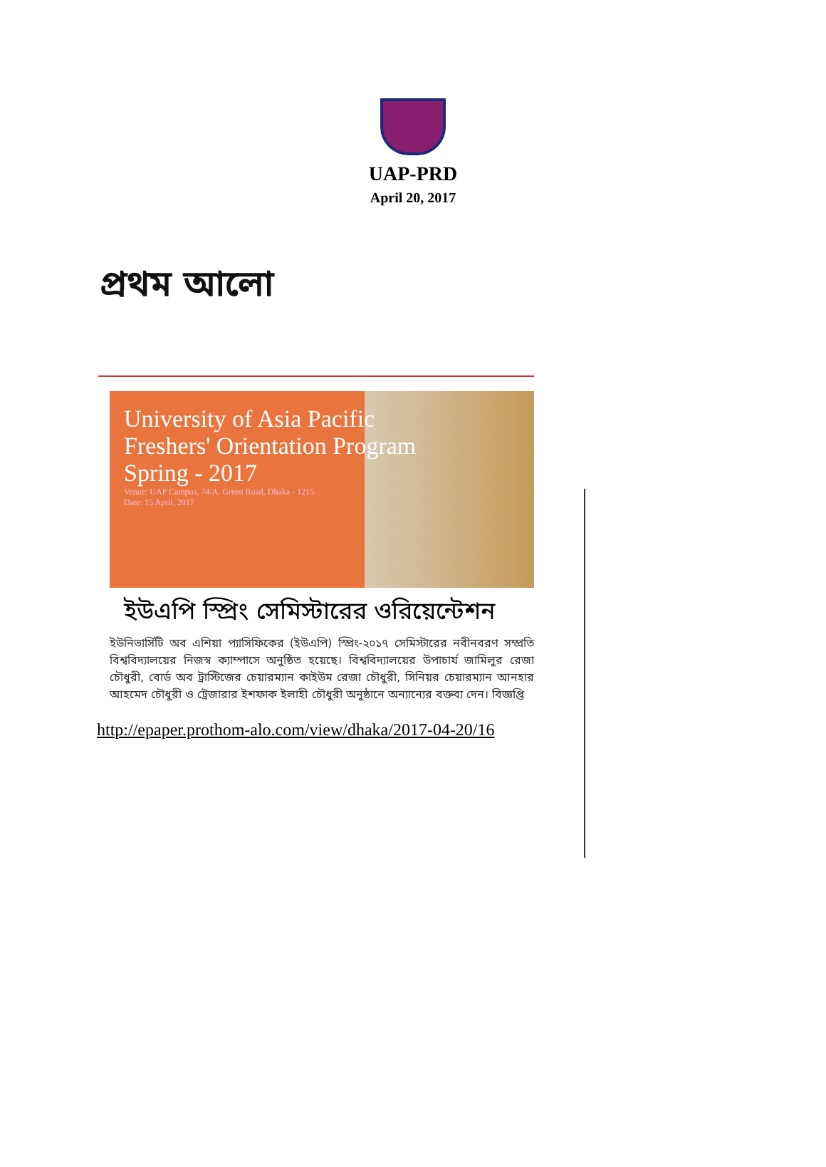UAP-PRD
April 20, 2017
প্রথম আলো
University of Asia Pacific
Freshers' Orientation Program
Spring - 2017
Venue: UAP Campus, 74/A, Green Road, Dhaka - 1215.
Date: 15 April, 2017
ইউএপি স্প্রিং সেমিস্টারের ওরিয়েন্টেশন
ইউনিভার্সিটি অব এশিয়া প্যাসিফিকের (ইউএপি) স্প্রিং-২০১৭ সেমিস্টারের নবীনবরণ সম্প্রতি বিশ্ববিদ্যালয়ের নিজস্ব ক্যাম্পাসে অনুষ্ঠিত হয়েছে। বিশ্ববিদ্যালয়ের উপাচার্য জামিলুর রেজা চৌধুরী, বোর্ড অব ট্রাস্টিজের চেয়ারম্যান কাইউম রেজা চৌধুরী, সিনিয়র চেয়ারম্যান আনহার আহমেদ চৌধুরী ও ট্রেজারার ইশফাক ইলাহী চৌধুরী অনুষ্ঠানে অন্যান্যের বক্তব্য দেন। বিজ্ঞপ্তি
http://epaper.prothom-alo.com/view/dhaka/2017-04-20/16